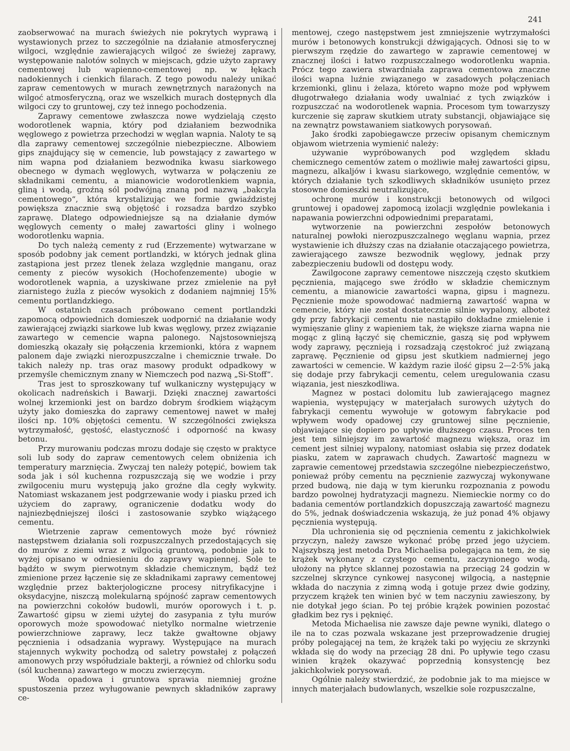241
zaobserwować na murach świeżych nie pokrytych wyprawą i wystawionych przez to szczególnie na działanie atmosferycznej wilgoci, względnie zawierających wilgoć ze świeżej zaprawy, występowanie nalotów solnych w miejscach, gdzie użyto zaprawy cementowej lub wapienno-cementowej np. w łękach nadokiennych i cienkich filarach. Z tego powodu należy unikać zapraw cementowych w murach zewnętrznych narażonych na wilgoć atmosferyczną, oraz we wszelkich murach dostępnych dla wilgoci czy to gruntowej, czy też innego pochodzenia.
Zaprawy cementowe zwłaszcza nowe wydzielają często wodorotlenek wapnia, który pod działaniem bezwodnika węglowego z powietrza przechodzi w węglan wapnia. Naloty te są dla zaprawy cementowej szczególnie niebezpieczne. Albowiem gips znajdujący się w cemencie, lub powstający z zawartego w nim wapna pod działaniem bezwodnika kwasu siarkowego obecnego w dymach węglowych, wytwarza w połączeniu ze składnikami cementu, a mianowicie wodorotlenkiem wapnia, gliną i wodą, groźną sól podwójną znaną pod nazwą „bakcyla cementowego“, która krystalizując we formie gwiaździstej powiększa znacznie swą objętość i rozsadza bardzo szybko zaprawę. Dlatego odpowiedniejsze są na działanie dymów węglowych cementy o małej zawartości gliny i wolnego wodorotlenku wapnia.
Do tych należą cementy z rud (Erzzemente) wytwarzane w sposób podobny jak cement portlandzki, w których jednak glina zastąpiona jest przez tlenek żelaza względnie manganu, oraz cementy z pieców wysokich (Hochofenzemente) ubogie w wodorotlenek wapnia, a uzyskiwane przez zmielenie na pył ziarnistego żużla z pieców wysokich z dodaniem najmniej 15% cementu portlandzkiego.
W ostatnich czasach próbowano cement portlandzki zapomocą odpowiednich domieszek uodpornić na działanie wody zawierającej związki siarkowe lub kwas węglowy, przez związanie zawartego w cemencie wapna palonego. Najstosowniejszą domieszką okazały się połączenia krzemionki, która z wapnem palonem daje związki nierozpuszczalne i chemicznie trwałe. Do takich należy np. tras oraz masowy produkt odpadkowy w przemyśle chemicznym znany w Niemczech pod nazwą „Si-Stoff“.
Tras jest to sproszkowany tuf wulkaniczny występujący w okolicach nadreńskich i Bawarji. Dzięki znacznej zawartości wolnej krzemionki jest on bardzo dobrym środkiem wiążącym użyty jako domieszka do zaprawy cementowej nawet w małej ilości np. 10% objętości cementu. W szczególności zwiększa wytrzymałość, gęstość, elastyczność i odporność na kwasy betonu.
Przy murowaniu podczas mrozu dodaje się często w praktyce soli lub sody do zapraw cementowych celem obniżenia ich temperatury marznięcia. Zwyczaj ten należy potępić, bowiem tak soda jak i sól kuchenna rozpuszczają się we wodzie i przy zwilgoceniu muru występują jako groźne dla cegły wykwity. Natomiast wskazanem jest podgrzewanie wody i piasku przed ich użyciem do zaprawy, ograniczenie dodatku wody do najniezbędniejszej ilości i zastosowanie szybko wiążącego cementu.
Wietrzenie zapraw cementowych może być również następstwem działania soli rozpuszczalnych przedostających się do murów z ziemi wraz z wilgocią gruntową, podobnie jak to wyżej opisano w odniesieniu do zaprawy wapiennej. Sole te bądźto w swym pierwotnym składzie chemicznym, bądź też zmienione przez łączenie się ze składnikami zaprawy cementowej względnie przez bakterjologiczne procesy nitryfikacyjne i oksydacyjne, niszczą molekularną spójność zapraw cementowych na powierzchni cokołów budowli, murów oporowych i t. p. Zawartość gipsu w ziemi użytej do zasypania z tyłu murów oporowych może spowodować nietylko normalne wietrzenie powierzchniowe zaprawy, lecz także gwałtowne objawy pęcznienia i odsadzania wyprawy. Występujące na murach stajennych wykwity pochodzą od saletry powstałej z połączeń amonowych przy współudziale bakterji, a również od chlorku sodu (sól kuchenna) zawartego w moczu zwierzęcym.
Woda opadowa i gruntowa sprawia niemniej groźne spustoszenia przez wyługowanie pewnych składników zaprawy ce-
mentowej, czego następstwem jest zmniejszenie wytrzymałości murów i betonowych konstrukcji dźwigających. Odnosi się to w pierwszym rzędzie do zawartego w zaprawie cementowej w znacznej ilości i łatwo rozpuszczalnego wodorotlenku wapnia. Prócz tego zawiera stwardniała zaprawa cementowa znaczne ilości wapna luźnie związanego w zasadowych połączeniach krzemionki, glinu i żelaza, któreto wapno może pod wpływem długotrwałego działania wody uwalniać z tych związków i rozpuszczać na wodorotlenek wapnia. Procesom tym towarzyszy kurczenie się zapraw skutkiem utraty substancji, objawiające się na zewnątrz powstawaniem siatkowych porysowań.
Jako środki zapobiegawcze przeciw opisanym chemicznym objawom wietrzenia wymienić należy:
używanie wypróbowanych pod względem składu chemicznego cementów zatem o możliwie małej zawartości gipsu, magnezu, alkaljów i kwasu siarkowego, względnie cementów, w których działanie tych szkodliwych składników usunięto przez stosowne domieszki neutralizujące,
ochronę murów i konstrukcji betonowych od wilgoci gruntowej i opadowej zapomocą izolacji względnie powlekania i napawania powierzchni odpowiednimi preparatami,
wytworzenie na powierzchni zespołów betonowych naturalnej powłoki nierozpuszczalnego węglanu wapnia, przez wystawienie ich dłuższy czas na działanie otaczającego powietrza, zawierającego zawsze bezwodnik węglowy, jednak przy zabezpieczeniu budowli od dostępu wody.
Zawilgocone zaprawy cementowe niszczeją często skutkiem pęcznienia, mającego swe źródło w składzie chemicznym cementu, a mianowicie zawartości wapna, gipsu i magnezu. Pęcznienie może spowodować nadmierną zawartość wapna w cemencie, który nie został dostatecznie silnie wypalony, alboteż gdy przy fabrykacji cementu nie nastąpiło dokładne zmielenie i wymięszanie gliny z wapieniem tak, że większe ziarna wapna nie mogąc z gliną łączyć się chemicznie, gaszą się pod wpływem wody zaprawy, pęcznieją i rozsadzają częstokroć już związaną zaprawę. Pęcznienie od gipsu jest skutkiem nadmiernej jego zawartości w cemencie. W każdym razie ilość gipsu 2—2·5% jaką się dodaje przy fabrykacji cementu, celem uregulowania czasu wiązania, jest nieszkodliwa.
Magnez w postaci dolomitu lub zawierającego magnez wapienia, występujący w materjałach surowych użytych do fabrykacji cementu wywołuje w gotowym fabrykacie pod wpływem wody opadowej czy gruntowej silne pęcznienie, objawiające się dopiero po upływie dłuższego czasu. Proces ten jest tem silniejszy im zawartość magnezu większa, oraz im cement jest silniej wypalony, natomiast osłabia się przez dodatek piasku, zatem w zaprawach chudych. Zawartość magnezu w zaprawie cementowej przedstawia szczególne niebezpieczeństwo, ponieważ próby cementu na pęcznienie zazwyczaj wykonywane przed budową, nie dają w tym kierunku rozpoznania z powodu bardzo powolnej hydratyzacji magnezu. Niemieckie normy co do badania cementów portlandzkich dopuszczają zawartość magnezu do 5%, jednak doświadczenia wskazują, że już ponad 4% objawy pęcznienia występują.
Dla uchronienia się od pęcznienia cementu z jakichkolwiek przyczyn, należy zawsze wykonać próbę przed jego użyciem. Najszybszą jest metoda Dra Michaelisa polegająca na tem, że się krążek wykonany z czystego cementu, zaczynionego wodą, ułożony na płytce sklannej pozostawia na przeciąg 24 godzin w szczelnej skrzynce cynkowej nasyconej wilgocią, a następnie wkłada do naczynia z zimną wodą i gotuje przez dwie godziny, przyczem krążek ten winien być w tem naczyniu zawieszony, by nie dotykał jego ścian. Po tej próbie krążek powinien pozostać gładkim bez rys i pęknięć.
Metoda Michaelisa nie zawsze daje pewne wyniki, dlatego o ile na to czas pozwala wskazane jest przeprowadzenie drugiej próby polegającej na tem, że krążek taki po wyjęciu ze skrzynki wkłada się do wody na przeciąg 28 dni. Po upływie tego czasu winien krążek okazywać poprzednią konsystencję bez jakichkolwiek porysowań.
Ogólnie należy stwierdzić, że podobnie jak to ma miejsce w innych materjałach budowlanych, wszelkie sole rozpuszczalne,